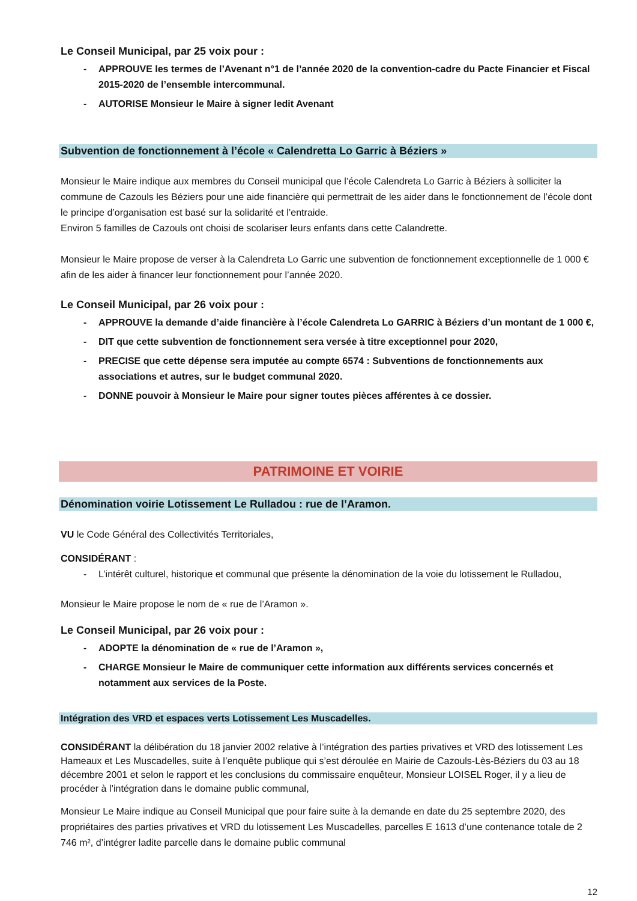Le Conseil Municipal, par 25 voix pour :
- APPROUVE les termes de l’Avenant n°1 de l’année 2020 de la convention-cadre du Pacte Financier et Fiscal 2015-2020 de l’ensemble intercommunal.
- AUTORISE Monsieur le Maire à signer ledit Avenant
Subvention de fonctionnement à l’école « Calendretta Lo Garric à Béziers »
Monsieur le Maire indique aux membres du Conseil municipal que l’école Calendreta Lo Garric à Béziers à solliciter la commune de Cazouls les Béziers pour une aide financière qui permettrait de les aider dans le fonctionnement de l’école dont le principe d’organisation est basé sur la solidarité et l’entraide.
Environ 5 familles de Cazouls ont choisi de scolariser leurs enfants dans cette Calandrette.
Monsieur le Maire propose de verser à la Calendreta Lo Garric une subvention de fonctionnement exceptionnelle de 1 000 € afin de les aider à financer leur fonctionnement pour l’année 2020.
Le Conseil Municipal, par 26 voix pour :
- APPROUVE la demande d’aide financière à l’école Calendreta Lo GARRIC à Béziers d’un montant de 1 000 €,
- DIT que cette subvention de fonctionnement sera versée à titre exceptionnel pour 2020,
- PRECISE que cette dépense sera imputée au compte 6574 : Subventions de fonctionnements aux associations et autres, sur le budget communal 2020.
- DONNE pouvoir à Monsieur le Maire pour signer toutes pièces afférentes à ce dossier.
PATRIMOINE ET VOIRIE
Dénomination voirie Lotissement Le Rulladou : rue de l’Aramon.
VU le Code Général des Collectivités Territoriales,
CONSIDÉRANT :
- L’intérêt culturel, historique et communal que présente la dénomination de la voie du lotissement le Rulladou,
Monsieur le Maire propose le nom de « rue de l’Aramon ».
Le Conseil Municipal, par 26 voix pour :
- ADOPTE la dénomination de « rue de l’Aramon »,
- CHARGE Monsieur le Maire de communiquer cette information aux différents services concernés et notamment aux services de la Poste.
Intégration des VRD et espaces verts Lotissement Les Muscadelles.
CONSIDÉRANT la délibération du 18 janvier 2002 relative à l’intégration des parties privatives et VRD des lotissement Les Hameaux et Les Muscadelles, suite à l’enquête publique qui s’est déroulée en Mairie de Cazouls-Lès-Béziers du 03 au 18 décembre 2001 et selon le rapport et les conclusions du commissaire enquêteur, Monsieur LOISEL Roger, il y a lieu de procéder à l’intégration dans le domaine public communal,
Monsieur Le Maire indique au Conseil Municipal que pour faire suite à la demande en date du 25 septembre 2020, des propriétaires des parties privatives et VRD du lotissement Les Muscadelles, parcelles E 1613 d’une contenance totale de 2 746 m², d’intégrer ladite parcelle dans le domaine public communal
12